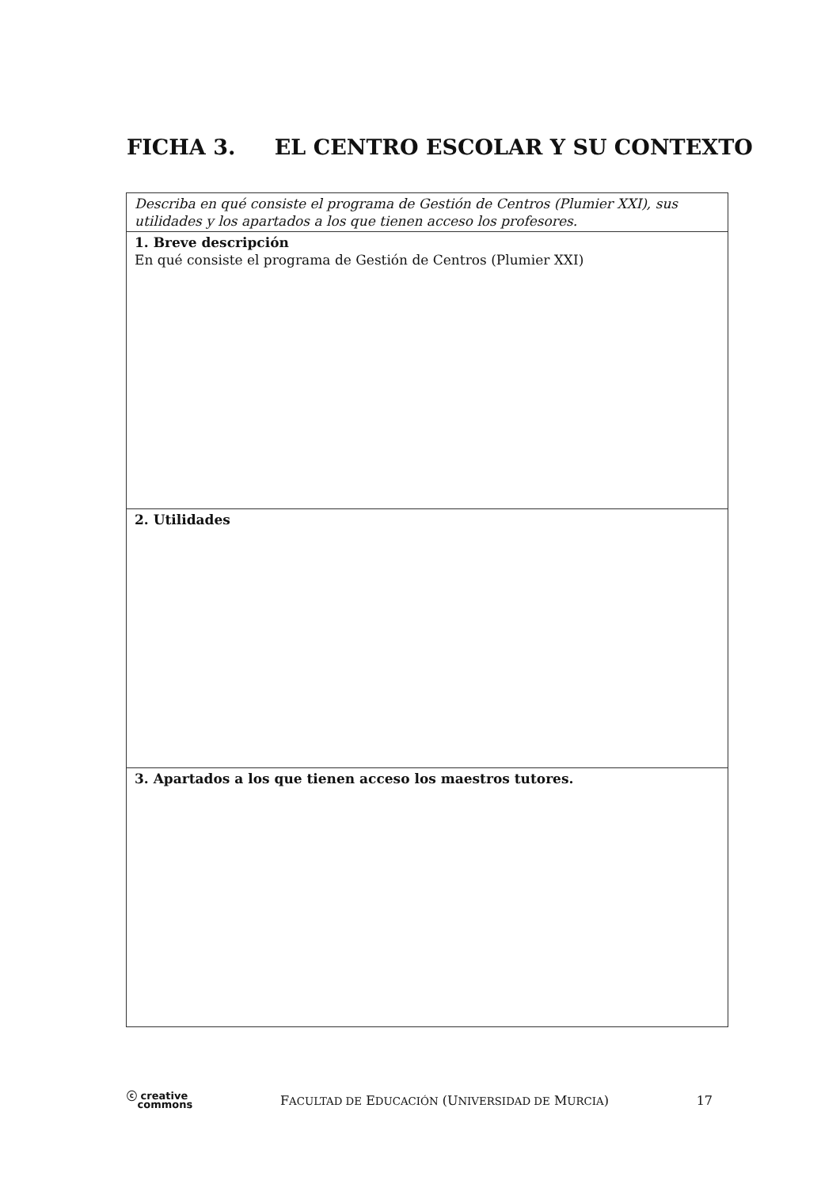FICHA 3. EL CENTRO ESCOLAR Y SU CONTEXTO
| Describa en qué consiste el programa de Gestión de Centros (Plumier XXI), sus utilidades y los apartados a los que tienen acceso los profesores. |
| 1. Breve descripción En qué consiste el programa de Gestión de Centros (Plumier XXI) |
| 2. Utilidades |
| 3. Apartados a los que tienen acceso los maestros tutores. |
ⓒ creative
commons
FACULTAD DE EDUCACIÓN (UNIVERSIDAD DE MURCIA)
17